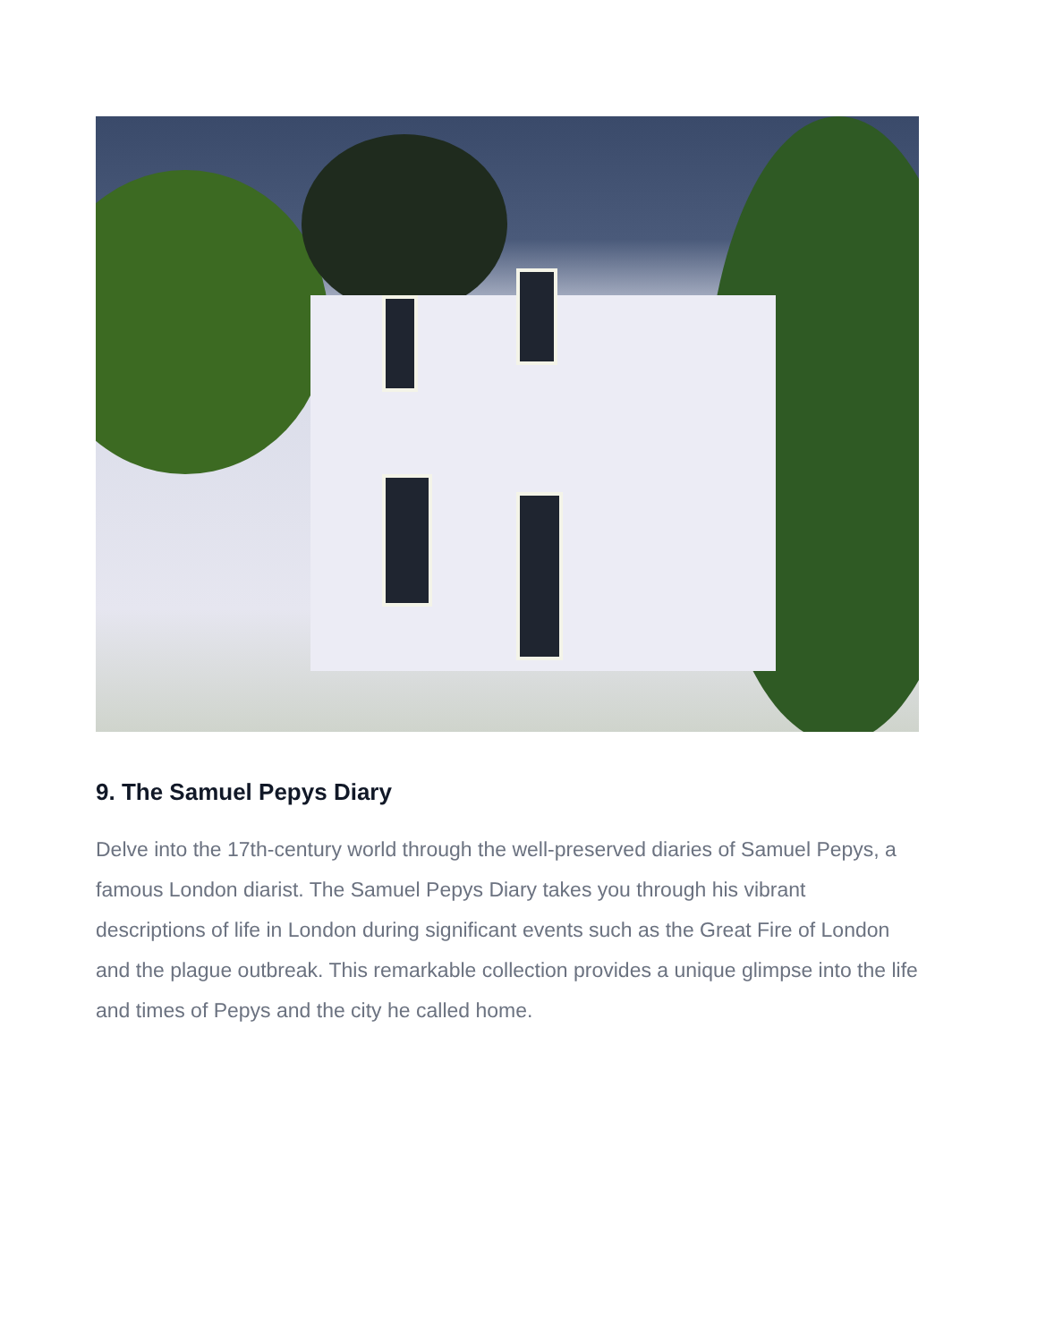9. The Samuel Pepys Diary
Delve into the 17th-century world through the well-preserved diaries of Samuel Pepys, a famous London diarist. The Samuel Pepys Diary takes you through his vibrant descriptions of life in London during significant events such as the Great Fire of London and the plague outbreak. This remarkable collection provides a unique glimpse into the life and times of Pepys and the city he called home.